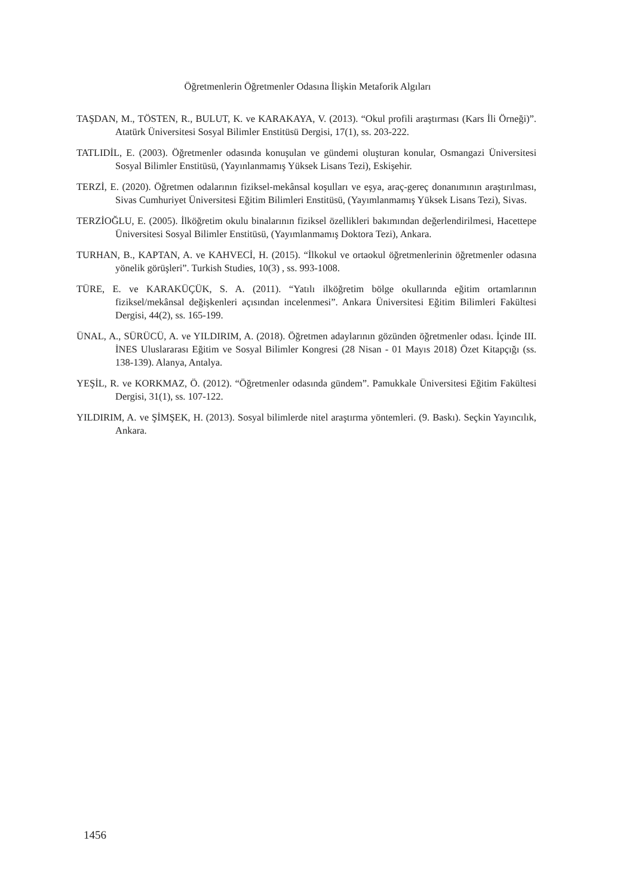Öğretmenlerin Öğretmenler Odasına İlişkin Metaforik Algıları
TAŞDAN, M., TÖSTEN, R., BULUT, K. ve KARAKAYA, V. (2013). “Okul profili araştırması (Kars İli Örneği)”. Atatürk Üniversitesi Sosyal Bilimler Enstitüsü Dergisi, 17(1), ss. 203-222.
TATLIDİL, E. (2003). Öğretmenler odasında konuşulan ve gündemi oluşturan konular, Osmangazi Üniversitesi Sosyal Bilimler Enstitüsü, (Yayınlanmamış Yüksek Lisans Tezi), Eskişehir.
TERZİ, E. (2020). Öğretmen odalarının fiziksel-mekânsal koşulları ve eşya, araç-gereç donanımının araştırılması, Sivas Cumhuriyet Üniversitesi Eğitim Bilimleri Enstitüsü, (Yayımlanmamış Yüksek Lisans Tezi), Sivas.
TERZİOĞLU, E. (2005). İlköğretim okulu binalarının fiziksel özellikleri bakımından değerlendirilmesi, Hacettepe Üniversitesi Sosyal Bilimler Enstitüsü, (Yayımlanmamış Doktora Tezi), Ankara.
TURHAN, B., KAPTAN, A. ve KAHVECİ, H. (2015). “İlkokul ve ortaokul öğretmenlerinin öğretmenler odasına yönelik görüşleri”. Turkish Studies, 10(3) , ss. 993-1008.
TÜRE, E. ve KARAKÜÇÜK, S. A. (2011). “Yatılı ilköğretim bölge okullarında eğitim ortamlarının fiziksel/mekânsal değişkenleri açısından incelenmesi”. Ankara Üniversitesi Eğitim Bilimleri Fakültesi Dergisi, 44(2), ss. 165-199.
ÜNAL, A., SÜRÜCÜ, A. ve YILDIRIM, A. (2018). Öğretmen adaylarının gözünden öğretmenler odası. İçinde III. İNES Uluslararası Eğitim ve Sosyal Bilimler Kongresi (28 Nisan - 01 Mayıs 2018) Özet Kitapçığı (ss. 138-139). Alanya, Antalya.
YEŞİL, R. ve KORKMAZ, Ö. (2012). “Öğretmenler odasında gündem”. Pamukkale Üniversitesi Eğitim Fakültesi Dergisi, 31(1), ss. 107-122.
YILDIRIM, A. ve ŞİMŞEK, H. (2013). Sosyal bilimlerde nitel araştırma yöntemleri. (9. Baskı). Seçkin Yayıncılık, Ankara.
1456